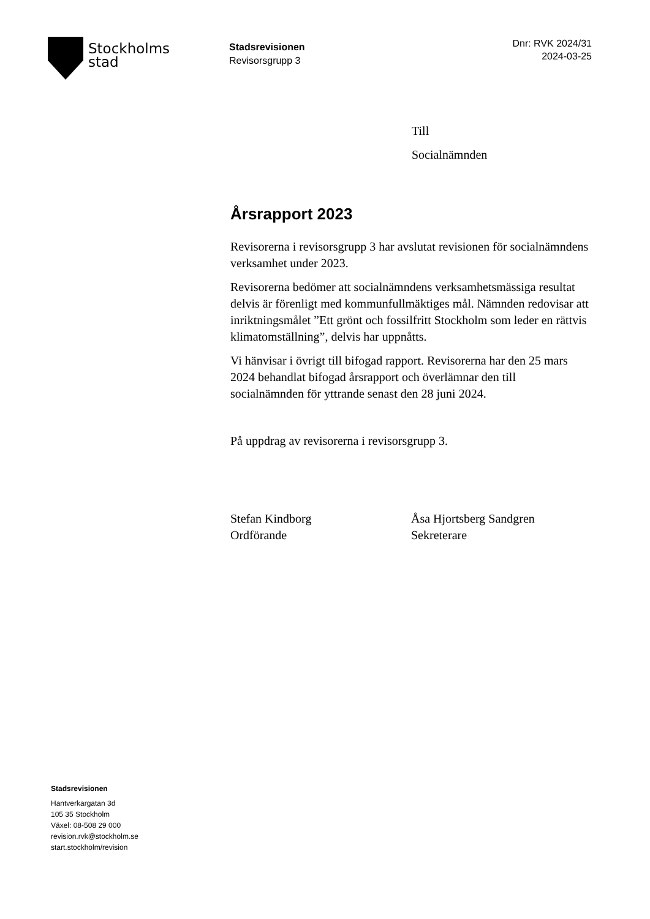Stockholms
stad
Stadsrevisionen
Revisorsgrupp 3
Dnr: RVK 2024/31
2024-03-25
Till
Socialnämnden
Årsrapport 2023
Revisorerna i revisorsgrupp 3 har avslutat revisionen för socialnämndens verksamhet under 2023.
Revisorerna bedömer att socialnämndens verksamhetsmässiga resultat delvis är förenligt med kommunfullmäktiges mål. Nämnden redovisar att inriktningsmålet ”Ett grönt och fossilfritt Stockholm som leder en rättvis klimatomställning”, delvis har uppnåtts.
Vi hänvisar i övrigt till bifogad rapport. Revisorerna har den 25 mars 2024 behandlat bifogad årsrapport och överlämnar den till socialnämnden för yttrande senast den 28 juni 2024.
På uppdrag av revisorerna i revisorsgrupp 3.
Stefan Kindborg
Ordförande
Åsa Hjortsberg Sandgren
Sekreterare
Stadsrevisionen
Hantverkargatan 3d
105 35 Stockholm
Växel: 08-508 29 000
revision.rvk@stockholm.se
start.stockholm/revision